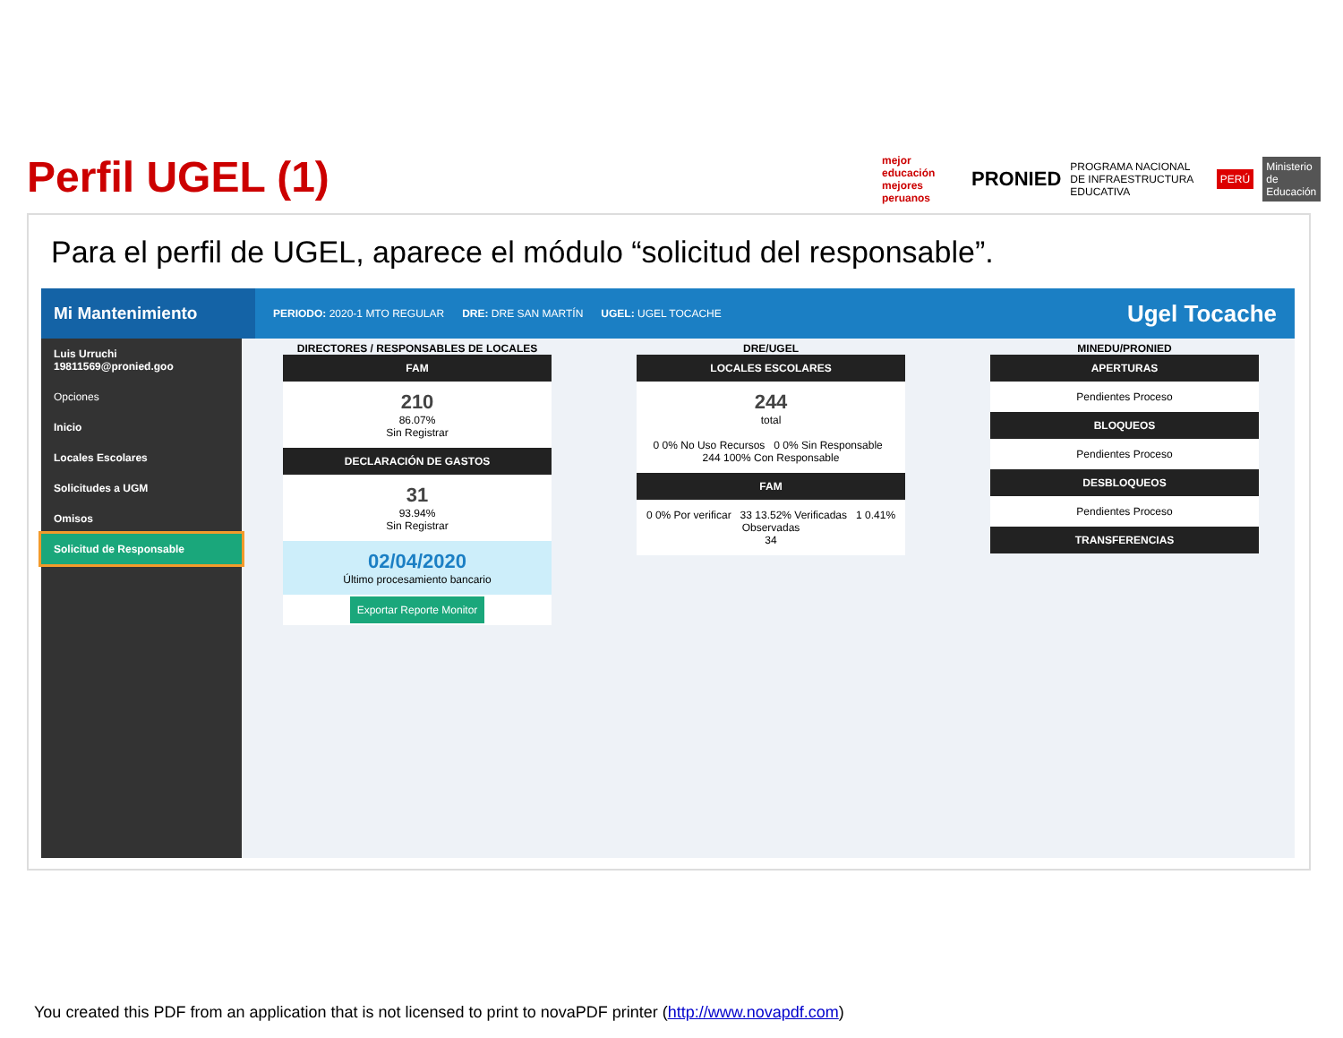Perfil UGEL (1)
mejor educación mejores peruanos PRONIED PROGRAMA NACIONAL DE INFRAESTRUCTURA EDUCATIVA PERÚ Ministerio de Educación
Para el perfil de UGEL, aparece el módulo “solicitud del responsable”.
Mi Mantenimiento
PERIODO: 2020-1 MTO REGULAR DRE: DRE SAN MARTÍN UGEL: UGEL TOCACHE Ugel Tocache
Luis Urruchi
19811569@pronied.goo
Opciones
Inicio
Locales Escolares
Solicitudes a UGM
Omisos
Solicitud de Responsable
DIRECTORES / RESPONSABLES DE LOCALES
FAM
210
86.07%
Sin Registrar
DECLARACIÓN DE GASTOS
31
93.94%
Sin Registrar
02/04/2020
Último procesamiento bancario
Exportar Reporte Monitor
DRE/UGEL
LOCALES ESCOLARES
244
total
0 0% No Uso Recursos 0 0% Sin Responsable 244 100% Con Responsable
FAM
0 0% Por verificar 33 13.52% Verificadas 1 0.41% Observadas
34
MINEDU/PRONIED
APERTURAS
Pendientes Proceso
BLOQUEOS
Pendientes Proceso
DESBLOQUEOS
Pendientes Proceso
TRANSFERENCIAS
You created this PDF from an application that is not licensed to print to novaPDF printer (http://www.novapdf.com)